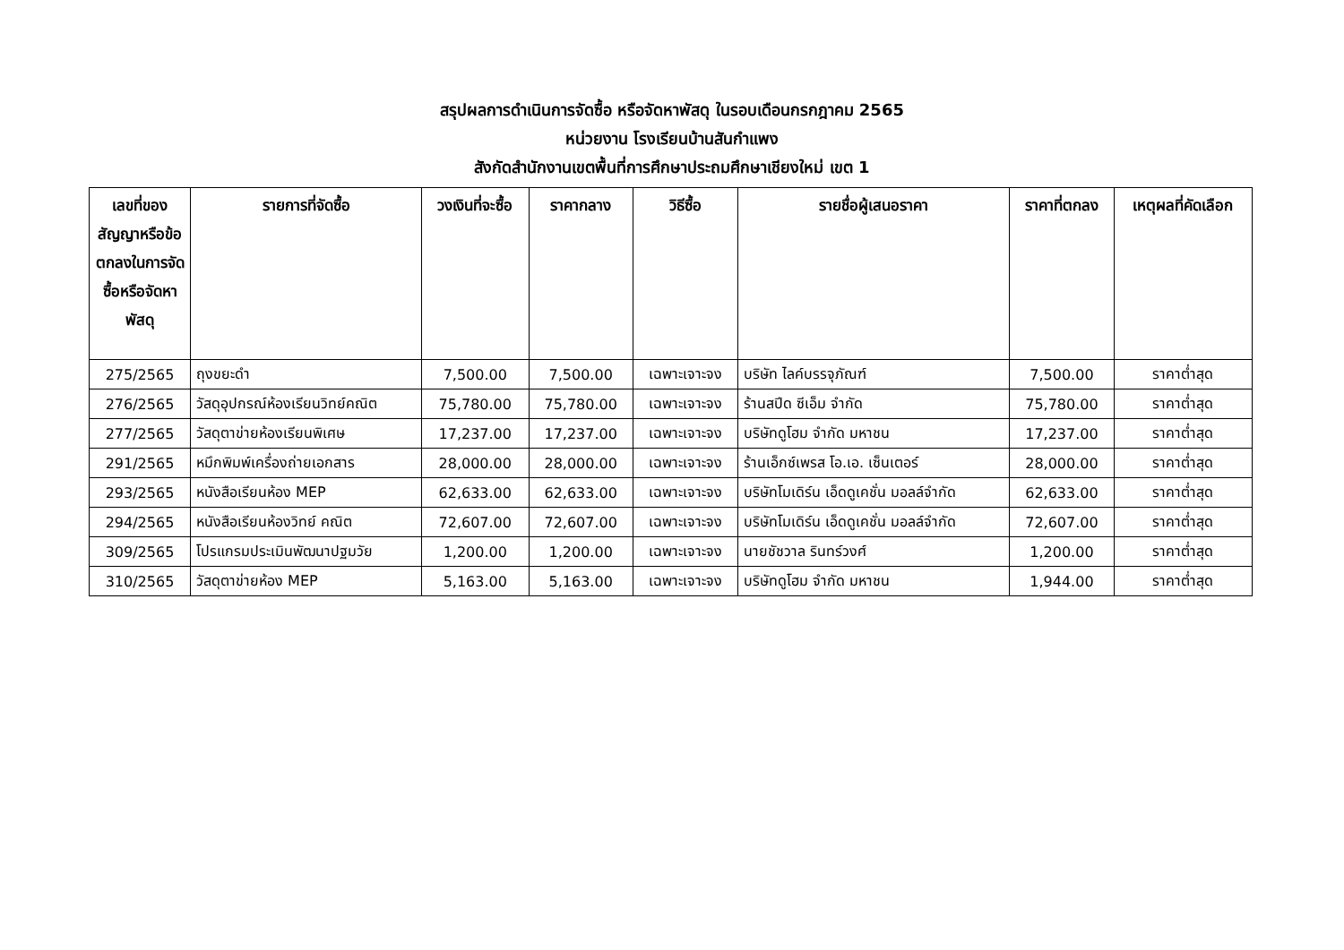สรุปผลการดำเนินการจัดซื้อ หรือจัดหาพัสดุ ในรอบเดือนกรกฎาคม 2565
หน่วยงาน โรงเรียนบ้านสันกำแพง
สังกัดสำนักงานเขตพื้นที่การศึกษาประถมศึกษาเชียงใหม่ เขต 1
| เลขที่ของสัญญาหรือข้อตกลงในการจัดซื้อหรือจัดหาพัสดุ | รายการที่จัดซื้อ | วงเงินที่จะซื้อ | ราคากลาง | วิธีซื้อ | รายชื่อผู้เสนอราคา | ราคาที่ตกลง | เหตุผลที่คัดเลือก |
| --- | --- | --- | --- | --- | --- | --- | --- |
| 275/2565 | ถุงขยะดำ | 7,500.00 | 7,500.00 | เฉพาะเจาะจง | บริษัท ไลค์บรรจุภัณฑ์ | 7,500.00 | ราคาต่ำสุด |
| 276/2565 | วัสดุอุปกรณ์ห้องเรียนวิทย์คณิต | 75,780.00 | 75,780.00 | เฉพาะเจาะจง | ร้านสปีด ซีเอ็ม จำกัด | 75,780.00 | ราคาต่ำสุด |
| 277/2565 | วัสดุตาข่ายห้องเรียนพิเศษ | 17,237.00 | 17,237.00 | เฉพาะเจาะจง | บริษัทดูโฮม จำกัด มหาชน | 17,237.00 | ราคาต่ำสุด |
| 291/2565 | หมึกพิมพ์เครื่องถ่ายเอกสาร | 28,000.00 | 28,000.00 | เฉพาะเจาะจง | ร้านเอ็กซ์เพรส โอ.เอ. เซ็นเตอร์ | 28,000.00 | ราคาต่ำสุด |
| 293/2565 | หนังสือเรียนห้อง MEP | 62,633.00 | 62,633.00 | เฉพาะเจาะจง | บริษัทโมเดิร์น เอ็ดดูเคชั่น มอลล์จำกัด | 62,633.00 | ราคาต่ำสุด |
| 294/2565 | หนังสือเรียนห้องวิทย์ คณิต | 72,607.00 | 72,607.00 | เฉพาะเจาะจง | บริษัทโมเดิร์น เอ็ดดูเคชั่น มอลล์จำกัด | 72,607.00 | ราคาต่ำสุด |
| 309/2565 | โปรแกรมประเมินพัฒนาปฐมวัย | 1,200.00 | 1,200.00 | เฉพาะเจาะจง | นายชัชวาล รินทร์วงศ์ | 1,200.00 | ราคาต่ำสุด |
| 310/2565 | วัสดุตาข่ายห้อง MEP | 5,163.00 | 5,163.00 | เฉพาะเจาะจง | บริษัทดูโฮม จำกัด มหาชน | 1,944.00 | ราคาต่ำสุด |